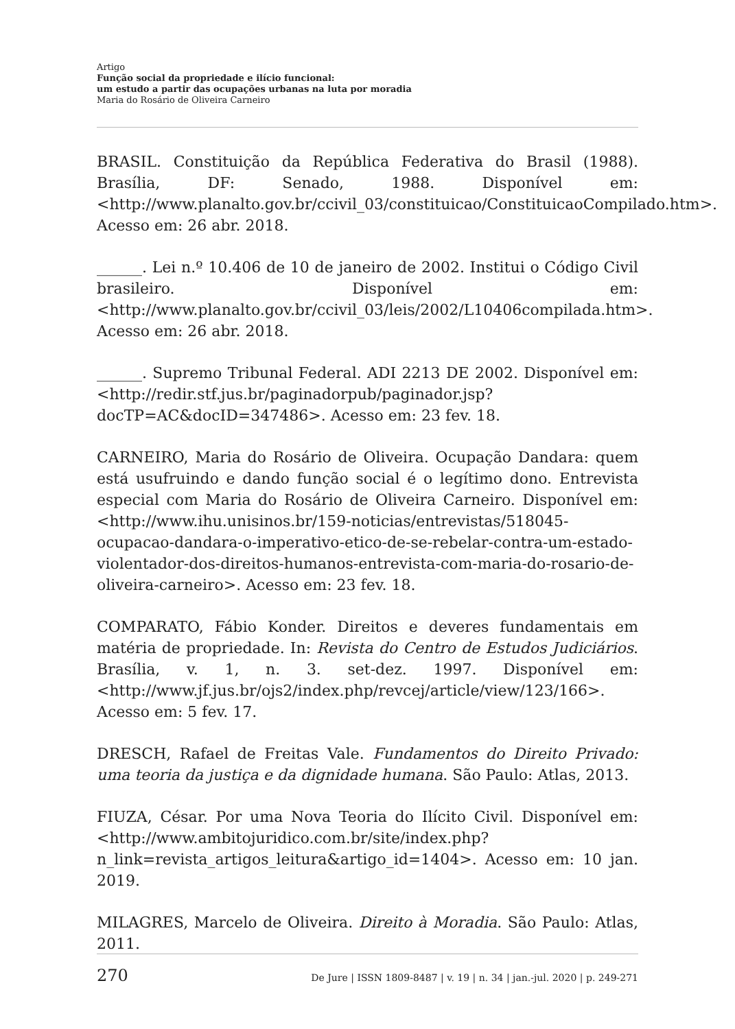Artigo
Função social da propriedade e ilício funcional:
um estudo a partir das ocupações urbanas na luta por moradia
Maria do Rosário de Oliveira Carneiro
BRASIL. Constituição da República Federativa do Brasil (1988). Brasília, DF: Senado, 1988. Disponível em: <http://www.planalto.gov.br/ccivil_03/constituicao/ConstituicaoCompilado.htm>. Acesso em: 26 abr. 2018.
______. Lei n.º 10.406 de 10 de janeiro de 2002. Institui o Código Civil brasileiro. Disponível em: <http://www.planalto.gov.br/ccivil_03/leis/2002/L10406compilada.htm>. Acesso em: 26 abr. 2018.
______. Supremo Tribunal Federal. ADI 2213 DE 2002. Disponível em: <http://redir.stf.jus.br/paginadorpub/paginador.jsp?docTP=AC&docID=347486>. Acesso em: 23 fev. 18.
CARNEIRO, Maria do Rosário de Oliveira. Ocupação Dandara: quem está usufruindo e dando função social é o legítimo dono. Entrevista especial com Maria do Rosário de Oliveira Carneiro. Disponível em: <http://www.ihu.unisinos.br/159-noticias/entrevistas/518045-ocupacao-dandara-o-imperativo-etico-de-se-rebelar-contra-um-estado-violentador-dos-direitos-humanos-entrevista-com-maria-do-rosario-de-oliveira-carneiro>. Acesso em: 23 fev. 18.
COMPARATO, Fábio Konder. Direitos e deveres fundamentais em matéria de propriedade. In: Revista do Centro de Estudos Judiciários. Brasília, v. 1, n. 3. set-dez. 1997. Disponível em: <http://www.jf.jus.br/ojs2/index.php/revcej/article/view/123/166>. Acesso em: 5 fev. 17.
DRESCH, Rafael de Freitas Vale. Fundamentos do Direito Privado: uma teoria da justiça e da dignidade humana. São Paulo: Atlas, 2013.
FIUZA, César. Por uma Nova Teoria do Ilícito Civil. Disponível em: <http://www.ambitojuridico.com.br/site/index.php?n_link=revista_artigos_leitura&artigo_id=1404>. Acesso em: 10 jan. 2019.
MILAGRES, Marcelo de Oliveira. Direito à Moradia. São Paulo: Atlas, 2011.
270 De Jure | ISSN 1809-8487 | v. 19 | n. 34 | jan.-jul. 2020 | p. 249-271